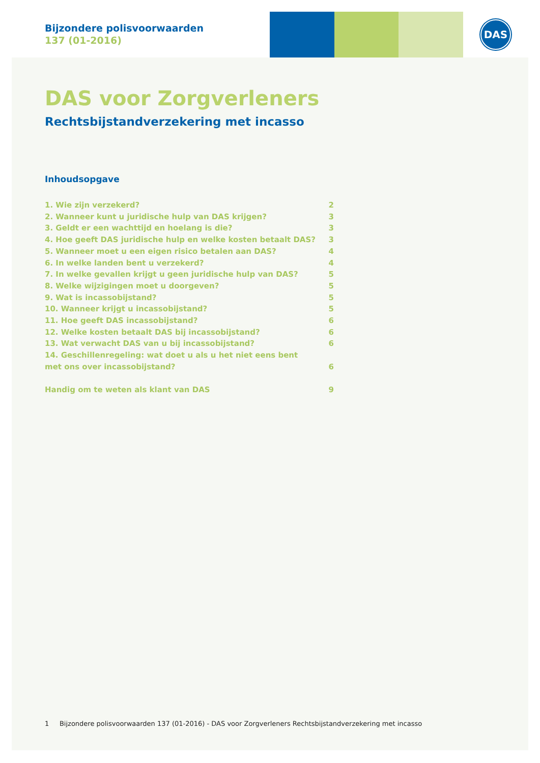DAS
Bijzondere polisvoorwaarden
137 (01-2016)
DAS voor Zorgverleners
Rechtsbijstandverzekering met incasso
Inhoudsopgave
1. Wie zijn verzekerd? 2
2. Wanneer kunt u juridische hulp van DAS krijgen? 3
3. Geldt er een wachttijd en hoelang is die? 3
4. Hoe geeft DAS juridische hulp en welke kosten betaalt DAS? 3
5. Wanneer moet u een eigen risico betalen aan DAS? 4
6. In welke landen bent u verzekerd? 4
7. In welke gevallen krijgt u geen juridische hulp van DAS? 5
8. Welke wijzigingen moet u doorgeven? 5
9. Wat is incassobijstand? 5
10. Wanneer krijgt u incassobijstand? 5
11. Hoe geeft DAS incassobijstand? 6
12. Welke kosten betaalt DAS bij incassobijstand? 6
13. Wat verwacht DAS van u bij incassobijstand? 6
14. Geschillenregeling: wat doet u als u het niet eens bent
met ons over incassobijstand? 6
Handig om te weten als klant van DAS 9
1 Bijzondere polisvoorwaarden 137 (01-2016) - DAS voor Zorgverleners Rechtsbijstandverzekering met incasso